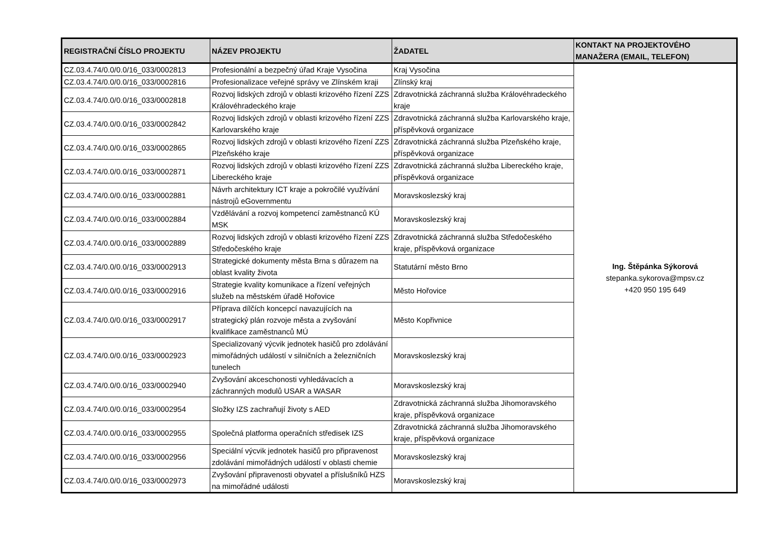| REGISTRAČNÍ ČÍSLO PROJEKTU | NÁZEV PROJEKTU | ŽADATEL | KONTAKT NA PROJEKTOVÉHO MANAŽERA (EMAIL, TELEFON) |
| --- | --- | --- | --- |
| CZ.03.4.74/0.0/0.0/16_033/0002813 | Profesionální a bezpečný úřad Kraje Vysočina | Kraj Vysočina | Ing. Štěpánka Sýkorová stepanka.sykorova@mpsv.cz +420 950 195 649 |
| CZ.03.4.74/0.0/0.0/16_033/0002816 | Profesionalizace veřejné správy ve Zlínském kraji | Zlínský kraj | |
| CZ.03.4.74/0.0/0.0/16_033/0002818 | Rozvoj lidských zdrojů v oblasti krizového řízení ZZS Královéhradeckého kraje | Zdravotnická záchranná služba Královéhradeckého kraje | |
| CZ.03.4.74/0.0/0.0/16_033/0002842 | Rozvoj lidských zdrojů v oblasti krizového řízení ZZS Karlovarského kraje | Zdravotnická záchranná služba Karlovarského kraje, příspěvková organizace | |
| CZ.03.4.74/0.0/0.0/16_033/0002865 | Rozvoj lidských zdrojů v oblasti krizového řízení ZZS Plzeňského kraje | Zdravotnická záchranná služba Plzeňského kraje, příspěvková organizace | |
| CZ.03.4.74/0.0/0.0/16_033/0002871 | Rozvoj lidských zdrojů v oblasti krizového řízení ZZS Libereckého kraje | Zdravotnická záchranná služba Libereckého kraje, příspěvková organizace | |
| CZ.03.4.74/0.0/0.0/16_033/0002881 | Návrh architektury ICT kraje a pokročilé využívání nástrojů eGovernmentu | Moravskoslezský kraj | |
| CZ.03.4.74/0.0/0.0/16_033/0002884 | Vzdělávání a rozvoj kompetencí zaměstnanců KÚ MSK | Moravskoslezský kraj | |
| CZ.03.4.74/0.0/0.0/16_033/0002889 | Rozvoj lidských zdrojů v oblasti krizového řízení ZZS Středočeského kraje | Zdravotnická záchranná služba Středočeského kraje, příspěvková organizace | |
| CZ.03.4.74/0.0/0.0/16_033/0002913 | Strategické dokumenty města Brna s důrazem na oblast kvality života | Statutární město Brno | |
| CZ.03.4.74/0.0/0.0/16_033/0002916 | Strategie kvality komunikace a řízení veřejných služeb na městském úřadě Hořovice | Město Hořovice | |
| CZ.03.4.74/0.0/0.0/16_033/0002917 | Příprava dílčích koncepcí navazujících na strategický plán rozvoje města a zvyšování kvalifikace zaměstnanců MÚ | Město Kopřivnice | |
| CZ.03.4.74/0.0/0.0/16_033/0002923 | Specializovaný výcvik jednotek hasičů pro zdolávání mimořádných událostí v silničních a železničních tunelech | Moravskoslezský kraj | |
| CZ.03.4.74/0.0/0.0/16_033/0002940 | Zvyšování akceschonosti vyhledávacích a záchranných modulů USAR a WASAR | Moravskoslezský kraj | |
| CZ.03.4.74/0.0/0.0/16_033/0002954 | Složky IZS zachraňují životy s AED | Zdravotnická záchranná služba Jihomoravského kraje, příspěvková organizace | |
| CZ.03.4.74/0.0/0.0/16_033/0002955 | Společná platforma operačních středisek IZS | Zdravotnická záchranná služba Jihomoravského kraje, příspěvková organizace | |
| CZ.03.4.74/0.0/0.0/16_033/0002956 | Speciální výcvik jednotek hasičů pro připravenost zdolávání mimořádných událostí v oblasti chemie | Moravskoslezský kraj | |
| CZ.03.4.74/0.0/0.0/16_033/0002973 | Zvyšování připravenosti obyvatel a příslušníků HZS na mimořádné události | Moravskoslezský kraj | |